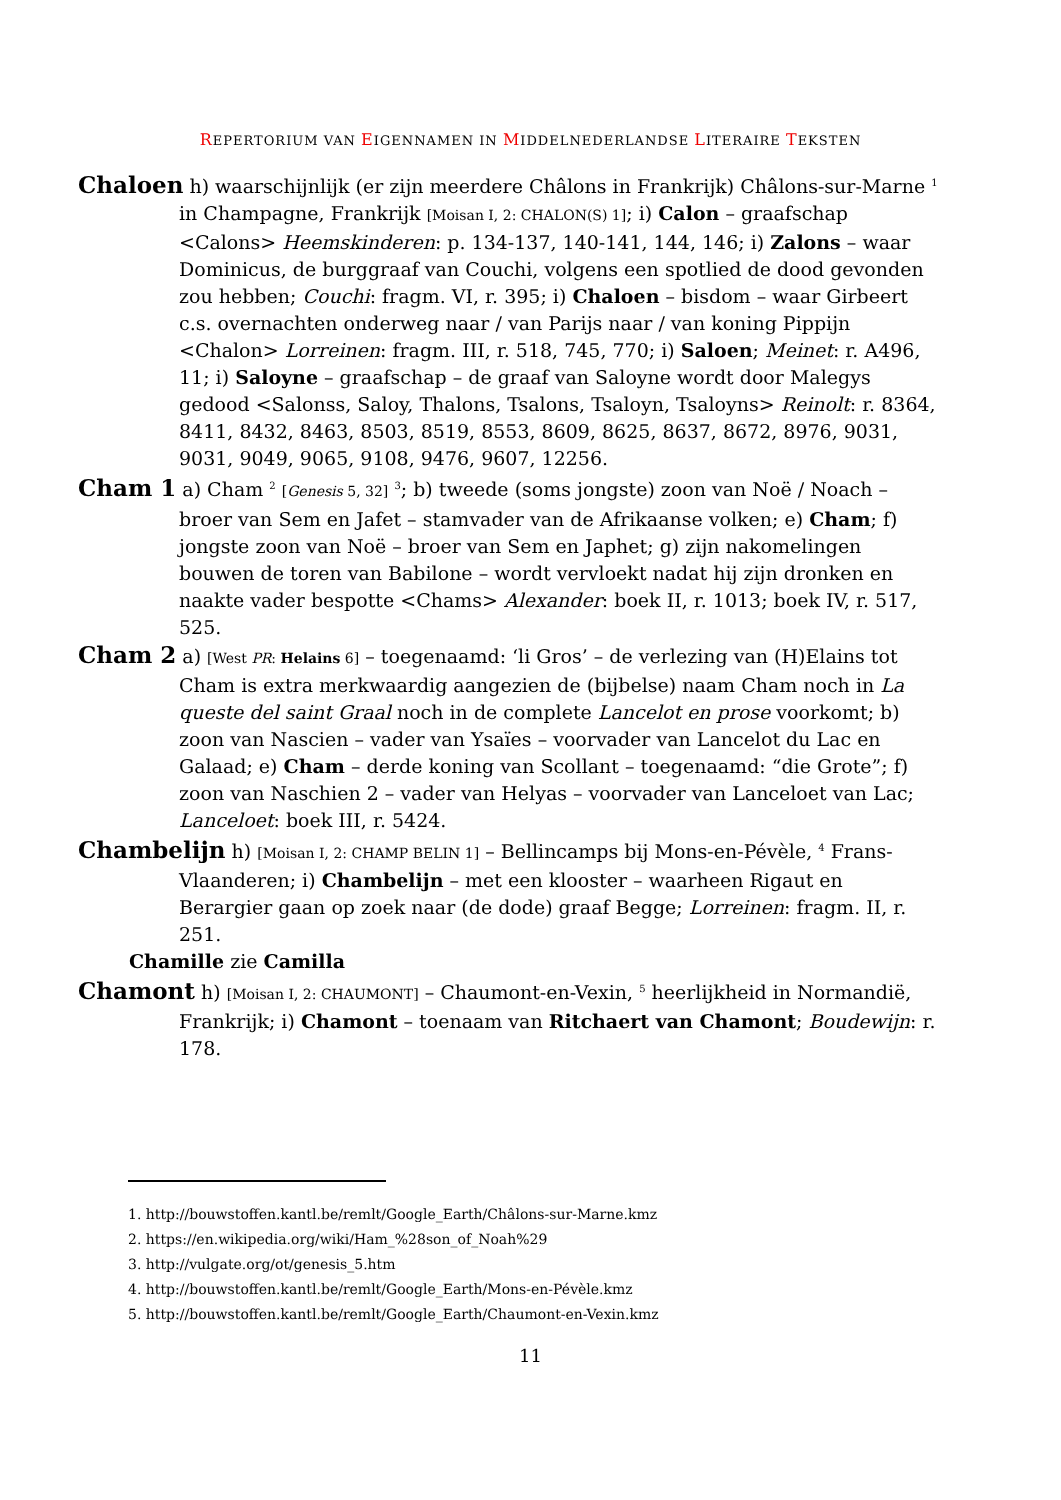REPERTORIUM VAN EIGENNAMEN IN MIDDELNEDERLANDSE LITERAIRE TEKSTEN
Chaloen h) waarschijnlijk (er zijn meerdere Châlons in Frankrijk) Châlons-sur-Marne <sup>1</sup> in Champagne, Frankrijk [Moisan I, 2: CHALON(S) 1]; i) Calon – graafschap <Calons> Heemskinderen: p. 134-137, 140-141, 144, 146; i) Zalons – waar Dominicus, de burggraaf van Couchi, volgens een spotlied de dood gevonden zou hebben; Couchi: fragm. VI, r. 395; i) Chaloen – bisdom – waar Girbeert c.s. overnachten onderweg naar / van Parijs naar / van koning Pippijn <Chalon> Lorreinen: fragm. III, r. 518, 745, 770; i) Saloen; Meinet: r. A496, 11; i) Saloyne – graafschap – de graaf van Saloyne wordt door Malegys gedood <Salonss, Saloy, Thalons, Tsalons, Tsaloyn, Tsaloyns> Reinolt: r. 8364, 8411, 8432, 8463, 8503, 8519, 8553, 8609, 8625, 8637, 8672, 8976, 9031, 9031, 9049, 9065, 9108, 9476, 9607, 12256.
Cham 1 a) Cham <sup>2</sup> [Genesis 5, 32] <sup>3</sup>; b) tweede (soms jongste) zoon van Noë / Noach – broer van Sem en Jafet – stamvader van de Afrikaanse volken; e) Cham; f) jongste zoon van Noë – broer van Sem en Japhet; g) zijn nakomelingen bouwen de toren van Babilone – wordt vervloekt nadat hij zijn dronken en naakte vader bespotte <Chams> Alexander: boek II, r. 1013; boek IV, r. 517, 525.
Cham 2 a) [West PR: Helains 6] – toegenaamd: ‘li Gros’ – de verlezing van (H)Elains tot Cham is extra merkwaardig aangezien de (bijbelse) naam Cham noch in La queste del saint Graal noch in de complete Lancelot en prose voorkomt; b) zoon van Nascien – vader van Ysaïes – voorvader van Lancelot du Lac en Galaad; e) Cham – derde koning van Scollant – toegenaamd: “die Grote”; f) zoon van Naschien 2 – vader van Helyas – voorvader van Lanceloet van Lac; Lanceloet: boek III, r. 5424.
Chambelijn h) [Moisan I, 2: CHAMP BELIN 1] – Bellincamps bij Mons-en-Pévèle, <sup>4</sup> Frans-Vlaanderen; i) Chambelijn – met een klooster – waarheen Rigaut en Berargier gaan op zoek naar (de dode) graaf Begge; Lorreinen: fragm. II, r. 251.
Chamille zie Camilla
Chamont h) [Moisan I, 2: CHAUMONT] – Chaumont-en-Vexin, <sup>5</sup> heerlijkheid in Normandië, Frankrijk; i) Chamont – toenaam van Ritchaert van Chamont; Boudewijn: r. 178.
1. http://bouwstoffen.kantl.be/remlt/Google_Earth/Châlons-sur-Marne.kmz
2. https://en.wikipedia.org/wiki/Ham_%28son_of_Noah%29
3. http://vulgate.org/ot/genesis_5.htm
4. http://bouwstoffen.kantl.be/remlt/Google_Earth/Mons-en-Pévèle.kmz
5. http://bouwstoffen.kantl.be/remlt/Google_Earth/Chaumont-en-Vexin.kmz
11